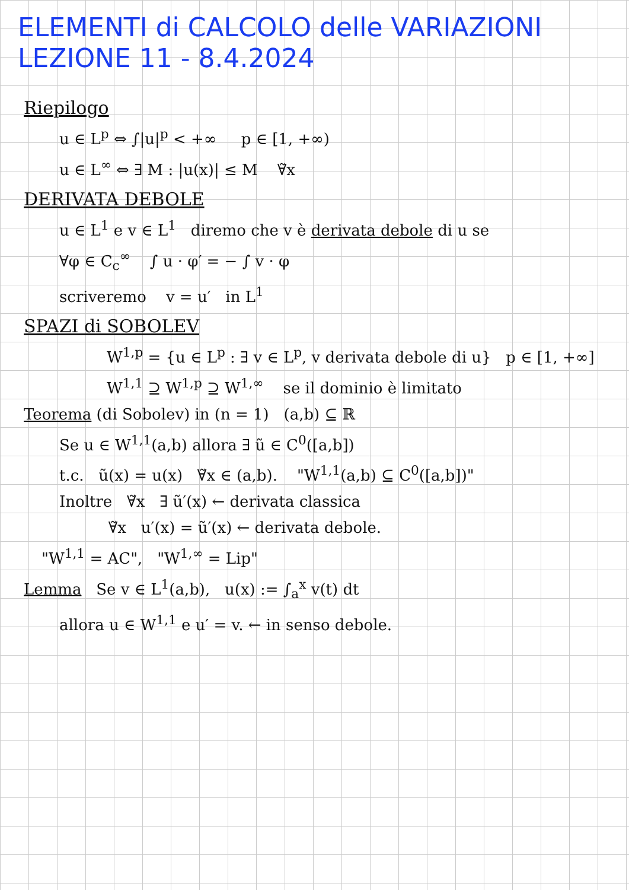ELEMENTI di CALCOLO delle VARIAZIONI
LEZIONE 11 - 8.4.2024
Riepilogo
u ∈ L<sup>p</sup> ⇔ ∫|u|<sup>p</sup> < +∞ p ∈ [1, +∞)
u ∈ L<sup>∞</sup> ⇔ ∃ M : |u(x)| ≤ M ∀̃x
DERIVATA DEBOLE
u ∈ L<sup>1</sup> e v ∈ L<sup>1</sup> diremo che v è derivata debole di u se
∀φ ∈ C<sub>c</sub><sup>∞</sup> ∫ u · φ′ = − ∫ v · φ
scriveremo v = u′ in L<sup>1</sup>
SPAZI di SOBOLEV
W<sup>1,p</sup> = {u ∈ L<sup>p</sup> : ∃ v ∈ L<sup>p</sup>, v derivata debole di u} p ∈ [1, +∞]
W<sup>1,1</sup> ⊇ W<sup>1,p</sup> ⊇ W<sup>1,∞</sup> se il dominio è limitato
Teorema (di Sobolev) in (n = 1) (a,b) ⊆ ℝ
Se u ∈ W<sup>1,1</sup>(a,b) allora ∃ ũ ∈ C<sup>0</sup>([a,b])
t.c. ũ(x) = u(x) ∀̃x ∈ (a,b). "W<sup>1,1</sup>(a,b) ⊆ C<sup>0</sup>([a,b])"
Inoltre ∀̃x ∃ ũ′(x) ← derivata classica
∀̃x u′(x) = ũ′(x) ← derivata debole.
"W<sup>1,1</sup> = AC", "W<sup>1,∞</sup> = Lip"
Lemma Se v ∈ L<sup>1</sup>(a,b), u(x) := ∫<sub>a</sub><sup>x</sup> v(t) dt
allora u ∈ W<sup>1,1</sup> e u′ = v. ← in senso debole.